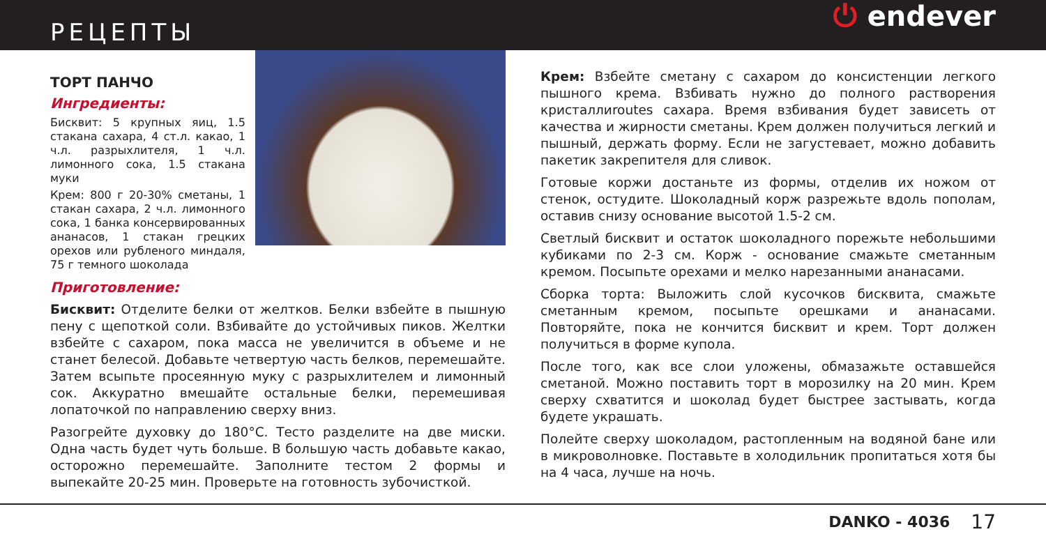РЕЦЕПТЫ
⏻ endever
ТОРТ ПАНЧО
Ингредиенты:
Бисквит: 5 крупных яиц, 1.5 стакана сахара, 4 ст.л. какао, 1 ч.л. разрыхлителя, 1 ч.л. лимонного сока, 1.5 стакана муки
Крем: 800 г 20-30% сметаны, 1 стакан сахара, 2 ч.л. лимонного сока, 1 банка консервированных ананасов, 1 стакан грецких орехов или рубленого миндаля, 75 г темного шоколада
Приготовление:
Бисквит: Отделите белки от желтков. Белки взбейте в пышную пену с щепоткой соли. Взбивайте до устойчивых пиков. Желтки взбейте с сахаром, пока масса не увеличится в объеме и не станет белесой. Добавьте четвертую часть белков, перемешайте. Затем всыпьте просеянную муку с разрыхлителем и лимонный сок. Аккуратно вмешайте остальные белки, перемешивая лопаточкой по направлению сверху вниз.
Разогрейте духовку до 180°С. Тесто разделите на две миски. Одна часть будет чуть больше. В большую часть добавьте какао, осторожно перемешайте. Заполните тестом 2 формы и выпекайте 20-25 мин. Проверьте на готовность зубочисткой.
Крем: Взбейте сметану с сахаром до консистенции легкого пышного крема. Взбивать нужно до полного растворения кристаллиroutes сахара. Время взбивания будет зависеть от качества и жирности сметаны. Крем должен получиться легкий и пышный, держать форму. Если не загустевает, можно добавить пакетик закрепителя для сливок.
Готовые коржи достаньте из формы, отделив их ножом от стенок, остудите. Шоколадный корж разрежьте вдоль пополам, оставив снизу основание высотой 1.5-2 см.
Светлый бисквит и остаток шоколадного порежьте небольшими кубиками по 2-3 см. Корж - основание смажьте сметанным кремом. Посыпьте орехами и мелко нарезанными ананасами.
Сборка торта: Выложить слой кусочков бисквита, смажьте сметанным кремом, посыпьте орешками и ананасами. Повторяйте, пока не кончится бисквит и крем. Торт должен получиться в форме купола.
После того, как все слои уложены, обмазажьте оставшейся сметаной. Можно поставить торт в морозилку на 20 мин. Крем сверху схватится и шоколад будет быстрее застывать, когда будете украшать.
Полейте сверху шоколадом, растопленным на водяной бане или в микроволновке. Поставьте в холодильник пропитаться хотя бы на 4 часа, лучше на ночь.
DANKO - 4036 17